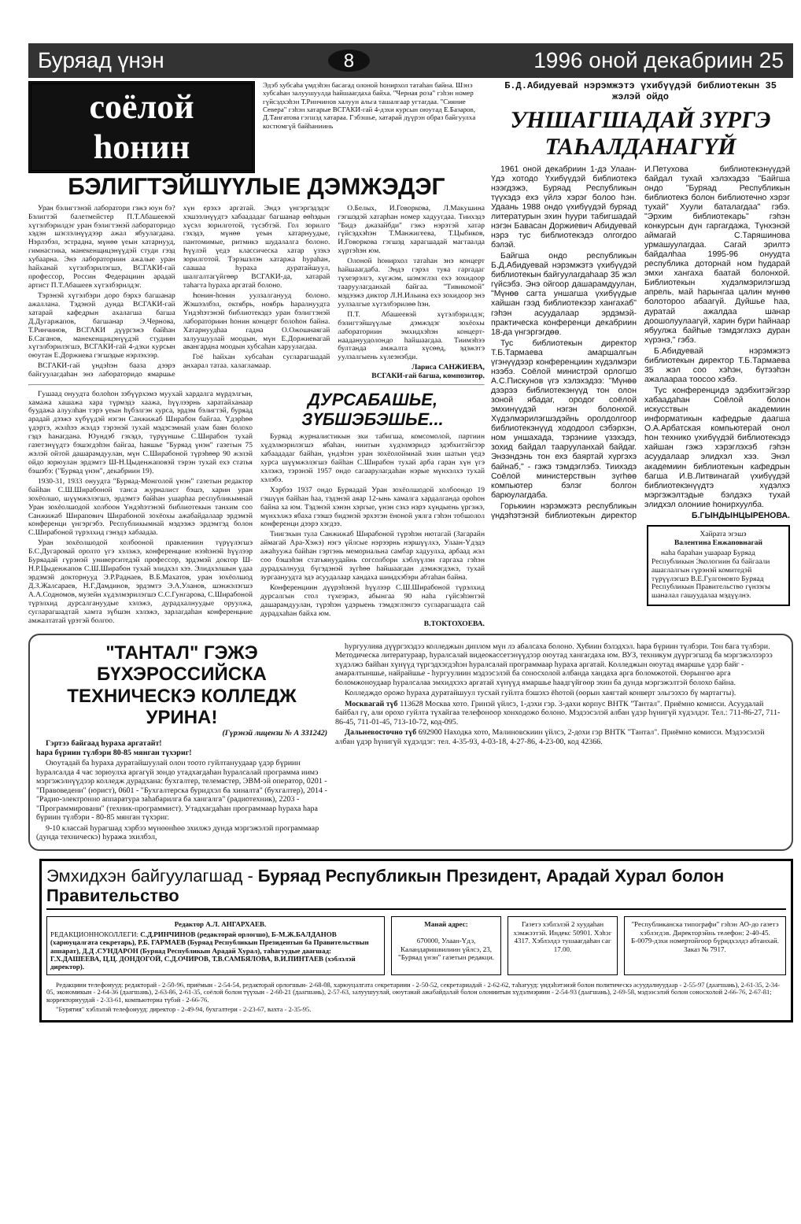Буряад үнэн 8 1996 оной декабриин 25
соёлой
һонин
Эдэб хубсаһа үмдэһэн басагад олоной һонирхол татаһан байна. Шэнэ хубсаһан залуушуулда һайшаагдаха байха. "Черная роза" гэһэн номер гүйсэдхэһэн Т.Ринчинов халуун альга ташалгаар угтагдаа. "Сияние Севера" гэһэн хатарые ВСГАКИ-гай 4-дэхи курсын оюутад Е.Базаров, Д.Тангатова гэгшэд хатараа. Гэбэшье, хатарай дүүрэн образ байгуулха костюмгүй байһаниинь
БЭЛИГТЭЙШҮҮЛЫЕ ДЭМЖЭДЭГ
Уран бэлигтэнэй лаборатори гэжэ юун бэ? Бэлигтэй балетмейстер П.Т.Абашеевэй хүтэлбэрилдэг уран бэлигтэнэй лабораторидо хэдэн шэглэлнүүдээр ажал ябуулагдана. Нэрлэбэл, эстрадна, мүнөө үеын хатарнууд, гимнастика, манекенщицэнүүдэй студи гээд хубаарна. Энэ лабораториин ажалые уран һайханай хүтэлбэрилэгшэ, ВСГАКИ-гай профессор, Россин Федерациин арадай артист П.Т.Абашеев хүтэлбэрилдэг.
Тэрэнэй хүтэлбэри доро бэрхэ багшанар ажаллана. Тэдэнэй дунда ВСГАКИ-гай хатарай кафедрын ахалагша багша Д.Дугаржапов, багшанар Э.Чернова, Т.Ринчинов, ВСГАКИ дүүргэжэ байһан Б.Саганов, манекенщицэнүүдэй студиин хүтэлбэрилэгшэ, ВСГАКИ-гай 4-дэхи курсын оюутан Е.Доржиева гэгшэдые нэрлэхээр.
ВСГАКИ-гай үндэһэн бааза дээрэ байгуулагдаһан энэ лабораторидо ямаршье хүн ерэхэ аргатай. Эндэ үнгэргэдэдэг хэшээлнүүдтэ хабаададаг багшанар өөһэдын хүсэл зорилготой, түсэбтэй. Гол зорилго гэхэдэ, мүнөө үеын хатарнуудые, пантомимые, ритмикэ шудалалга болоно. Һүүлэй үедэ классическа хатар үзэхэ зорилготой. Тэрэшэлэн хатаржа һураһан, саашаа һураха дуратайшуул, шалгалтагүйгөөр ВСГАКИ-да, хатарай таһагта һураха аргатай болоно.
Һонин-һонин уулзалганууд болоно. Жэшээлбэл, октябрь, ноябрь һаралнуудта Үндэһэтэнэй библиотекэдэ уран бэлигтэнэй лабораториин һонин концерт болоһон байна. Хатарнуудһаа гадна О.Ожошнаягай залуушуулай моодын, мүн Е.Доржиевагай авангардна моодын хубсаһан харуулагдаа.
Гоё һайхан хубсаһан сугларагшадай анхарал татаа. халагламаар.
О.Белых, И.Говоркова, Л.Макушина гэгшэдэй хатарһан номер хадуугдаа. Тиихэдэ "Бидэ джазайбди" гэжэ нэрэтэй хатар гүйсэдхэһэн Т.Манжигеева, Т.Цыбиков, И.Говоркова гэгшэд харагшадай магтаалда хүртэһэн юм.
Олоной һонирхол татаһан энэ концерт һайшаагдаба. Эндэ гэрэл туяа гаргадаг түхеэрэлгэ, хүгжэм, шэмэглэл ехэ зохидоор тааруулагданхай байгаа. "Тивикомой" мэдээжэ диктор Л.Н.Ильина ехэ зохидоор энэ уулзалгые хүтэлбэрилөө һэн.
П.Т. Абашеевэй хүтэлбэрилдэг, бэлигтэйшүүлые дэмжэдэг зохёохы лабораториин эмхидхэһэн концерт-наадануудолондо һайшаагдаа. Тиимэһээ бултанда амжалта хүсөөд, эдэжэтэ уулзалгыень хүлеэнэбди.
Лариса САНЖИЕВА,
ВСГАКИ-гай багша, композитор.
Гушаад онуудта болоһон зэбүүрхэмэ муухай хардалга мүрдэлгын, хамажа хашажа хара түрмэдэ хаажа, һүүлээрнь харатайханаар буудажа алуулһан тэрэ үеын һүбэлгэн хурса, эрдэм бэлигтэй, буряад арадай дээжэ хүбүүдэй нэгэн Санжижаб Ширабон байгаа. Үдэрһөө үдэртэ, жэлһээ жэлдэ тэрэнэй тухай мэдэсэмнай улам баян болохо гэдэ һанагдана. Юундэб гэхэдэ, түрүүншье С.Ширабон тухай газетэнүүдтэ бэшэгдэһэн байгаа, һаяшье "Буряад үнэн" газетын 75 жэлэй ойтой дашарамдуулан, мүн С.Ширабоной түрэһөөр 90 жэлэй ойдо зорюулан эрдэмтэ Ш-Н.Цыденжаповэй тэрэн тухай ехэ статья бэшэбэ: ("Буряад үнэн", декабриин 19).
1930-31, 1933 онуудта "Буряад-Монголой үнэн" газетын редактор байһан С.Ш.Ширабоной танса журналист бэшэ, харин уран зохёолшо, шүүмжэлэгшэ, эрдэмтэ байһан ушарһаа республикымнай Уран зохёолшодой холбоон Үндэһэтэнэй библиотекын танхим соо Санжижаб Ширапович Ширабоной зохёохы ажабайдалаар эрдэмэй конференци үнгэргэбэ. Республикымнай мэдээжэ эрдэмтэд болон С.Ширабоной түрэлхид гэнэдэ хабаадаа.
Уран зохёолшодой холбооной правлениин түрүүлэгшэ Б.С.Дугаровай оролто үгэ хэлэжэ, конференциие нээһэнэй һүүлээр Буряадай гүрэнэй университедэй профессор, эрдэмэй доктор Ш-Н.Р.Цыденжапов С.Ш.Ширабон тухай элидхэл хээ. Элидхэлшын үдаа эрдэмэй докторнууд Э.Р.Раднаев, В.Б.Махатов, уран зохёолшод Д.З.Жалсараев, Н.Г.Дамдинов, эрдэмтэ Э.А.Уланов, шэнжэлэгшэ А.А.Содномов, музейн хүдэлмэрилэгшэ С.С.Гунгарова, С.Ширабоной түрэлхид дурсалгануудые хэлэжэ, дурадхалнуудые оруулжа, сугларагшадтай хамта зүбшэн хэлэжэ, зарлагдаһан конференциие амжалтатай үрэтэй болгоо.
ДУРСАБАШЬЕ,
ЗҮБШЭБЭШЬЕ...
Буряад журналистикын эхи табигша, комсомолой, партиин хүдэлмэрилэгшэ ябаһан, ниитын хүдэлмэридэ эдэбхитэйгээр хабаададаг байһан, үндэһэн уран зохёолоймнай эхин шатын үедэ хурса шүүмжэлэгшэ байһан С.Ширабон тухай арба гаран хүн үгэ хэлэжэ, тэрэнэй 1957 ондо сагаарулагдаһан нэрые мүнхэлхэ тухай хэлэбэ.
Хэрбээ 1937 ондо Буряадай Уран зохёолшодой холбоондо 19 гэшүүн байһан һаа, тэдэнэй аяар 12-ынь хамалга хардалганда орoһон байна ха юм. Тэдэнэй хэнэн хэргые, үнэн сэхэ нэрэ хүндыень үргэжэ, мүнхэлжэ ябаха гээшэ бидэнэй эрхэтэн ёноной уялга гэһэн тобшолол конференци дээрэ хэгдээ.
Тиигэхын тула Санжижаб Ширабоной түрэһэн нютагай (Загарайн аймагай Ара-Хэжэ) нэгэ үйлсые нэрээрнь нэршүүлхэ, Улаан-Үдэдэ ажаһуужа байһан гэртэнь мемориальна самбар хадуулха, арбаад жэл соо бэшэһэн статьянуудайнь согсолбори хэблүүлэн гаргаха гэһэн дурадхалнууд бүгэдэнэй зүгһөө һайшаагдан дэмжэгдэжэ, тухай зургаануудта эдэ асуудалаар хандаха шиидхэбэри абтаһан байна.
Конференциин дүүрэһэнэй һүүлээр С.Ш.Ширабоной түрэлхид дурсалгын стол түхеэржэ, абынгаа 90 наһа гүйсэһэнтэй дашарамдуулан, түрэһэн үдэрыень тэмдэглэнгээ сугларагшадта сай дурадхаһан байха юм.
В.ТОКТОХОЕВА.
Б.Д.Абидуевай нэрэмжэтэ үхибүүдэй библиотекын 35 жэлэй ойдо
УНШАГШАДАЙ ЗҮРГЭ ТАҺАЛДАНАГҮЙ
1961 оной декабриин 1-дэ Улаан-Үдэ хотодо Үхибүүдэй библиотекэ нээгдэжэ, Буряад Республикын түүхэдэ ехэ үйлэ хэрэг болоо һэн. Удаань 1988 ондо үхибүүдэй буряад литературын эхин һуури табигшадай нэгэн Бавасан Доржиевич Абидуевай нэрэ тус библиотекэдэ олгогдоо бэлэй.
Байгша ондо республикын Б.Д.Абидуевай нэрэмжэтэ үхибүүдэй библиотекын байгуулагдаһаар 35 жэл гүйсэбэ. Энэ ойгоор дашарамдуулан, "Мүнөө сагта уншагша үхибүүдые хайшан гээд библиотекээр хангахаб" гэһэн асуудалаар эрдэмэй-практическа конференци декабриин 18-да үнгэргэгдөө.
Тус библиотекын директор Т.Б.Тармаева амаршалгын үгэнүүдээр конференциин хүдэлмэри нээбэ. Соёлой министрэй орлогшо А.С.Пискунов үгэ хэлэхэдээ: "Мүнөө дээрээ библиотекэнүүд тон олон зоной ябадаг, ородог соёлой эмхинүүдэй нэгэн болонхой. Хүдэлмэрилэгшэдэйнь оролдолгоор библиотекэнүүд хододоол сэбэрхэн, ном уншахада, тэрэниие үзэхэдэ, зохид байдал таарууланхай байдаг. Энээндэнь тон ехэ баяртай хүргэхэ байнаб," - гэжэ тэмдэглэбэ. Тиихэдэ Соёлой министерствын зүгһөө компьютер бэлэг болгон барюулагдаба.
Горькиин нэрэмжэтэ республикын үндэһэтэнэй библиотекын директор И.Петухова библиотекэнүүдэй байдал тухай хэлэхэдээ "Байгша ондо "Буряад Республикын библиотекэ болон библиотечно хэрэг тухай" Хуули баталагдаа" гэбэ. "Эрхим библиотекарь" гэһэн конкурсын дүн гаргагдажа, Түнхэнэй аймагай С.Таряшинова урмашуулагдаа. Сагай эрилтэ байдалһаа 1995-96 онуудта республика доторнай ном һударай эмхи хангаха баатай болонхой. Библиотекын хүдэлмэрилэгшэд апрель, май һарынгаа цалин мүнөө болотороо абаагүй. Дуйшье һаа, дуратай ажалдаа шанар доошолуулаагүй, харин бүри һайнаар ябуулжа байһые тэмдэглэхэ дуран хүрэнэ," гэбэ.
Б.Абидуевай нэрэмжэтэ библиотекын директор Т.Б.Тармаева 35 жэл соо хэһэн, бүтээһэн ажалаараа тоосоо хэбэ.
Тус конференцидэ эдэбхитэйгээр хабаадаһан Соёлой болон искусствын академиин информатикын кафедрые даагша О.А.Арбатская компьютерай онол һон технико үхибүүдэй библиотекэдэ хайшан гэжэ хэрэглэхэб гэһэн асуудалаар элидхэл хээ. Энэл академиин библиотекын кафедрын багша И.В.Литвинагай үхибүүдэй библиотекэнүүдтэ хүдэлхэ мэргэжэлтэдые бэлдэхэ тухай элидхэл олониие һонирхуулба.
Б.ГЫНДЫНЦЫРЕНОВА.
Хайрата эгэшэ
Валентина Енжаповнагай
наһа бараһан ушараар Буряад Республикын Экологиин ба байгаали ашаглалгын гүрэнэй комитедэй түрүүлэгшэ В.Е.Гулгоновто Буряад Республикын Правительство гүнзэгы шаналал гашуудалаа мэдүүлнэ.
"ТАНТАЛ" ГЭЖЭ БҮХЭРОССИЙСКА ТЕХНИЧЕСКЭ КОЛЛЕДЖ УРИНА!
(Гүрэнэй лицензи № А 331242)
Гэртээ байгаад һураха аргатайт!
һара бүриин түлбэри 80-85 мянган түхэриг!
Оюутадай ба һураха дуратайшуулай олон тоото гуйлтануудаар үдэр бүриин һуралсалда 4 час зорюулха аргагүй зондо утадхагдаһан һуралсалай программа иимэ мэргэжэлнүүдээр колледж дурадхана: бухгалтер, телемастер, ЭВМ-эй оператор, 0201 - "Правоведени" (юрист), 0601 - "Бухгалтерска буридхэл ба хиналта" (бухгалтер), 2014 - "Радио-электронно аппаратура заһабарилга ба хангалга" (радиотехник), 2203 - "Программировани" (техник-программист). Утадхагдаһан программаар һураха һара бүриин түлбэри - 80-85 мянган түхэриг.
9-10 классай һурагшад хэрбээ мүнөөнһөө эхилжэ дунда мэргэжэлэй программаар (дунда техническэ) һуража эхилбэл,
һургуулияа дүүргэхэдээ колледжын диплом мүн лэ абалсаха болоно. Хубиин бэлэдхэл. һара бүриин түлбэри. Тон бага түлбэри. Методическа литератураар, һуралсалай видеокассетэнүүдээр оюутад хангагдаха юм. ВУЗ, техникум дүүргэгшэд ба мэргэжэлээрээ хүдэлжэ байһан хүнүүд түргэдхэгдэһэн һуралсалай программаар һураха аргатай. Колледжын оюутад ямаршье үдэр байг - амаралтыншье, найрайшье - һургуулиин мэдээсэлэй ба соносхолой албанда хандаха арга боломжотой. Өөрынгөө арга боломжоноудаар һуралсалаа эмхидхэхэ аргатай хүнүүд ямаршье һаадгүйгөөр эхин ба дунда мэргэжэлтэй болохо байна.
Колледждо орожо һураха дуратайшуул тусхай гуйлта бэшэхэ ёһотой (өөрын хаягтай конверт эльгээхээ бү мартагты).
Москвагай түб 113628 Москва хото. Гринэй үйлсэ, 1-дэхи гэр. 3-дахи корпус ВНТК "Тантал". Приёмно комисси. Асуудалай байбал гү, али орохо гуйлта түхайгаа телефоноор хонходожо болоно. Мэдээсэлэй албан үдэр һүнигүй хүдэлдэг. Тел.: 711-86-27, 711-86-45, 711-01-45, 713-10-72, код-095.
Дальневосточно түб 692900 Находка хото, Малиновскиин үйлсэ, 2-дохи гэр ВНТК "Тантал". Приёмно комисси. Мэдээсэлэй албан үдэр һүнигүй хүдэлдэг: тел. 4-35-93, 4-03-18, 4-27-86, 4-23-00, код 42366.
Эмхидхэн байгуулагшад - Буряад Республикын Президент, Арадай Хурал болон Правительство
Редактор А.Л. АНГАРХАЕВ.
РЕДАКЦИОННОКОЛЛЕГИ: С.Д.РИНЧИНОВ (редакторай орлогшо), Б-М.Ж.БАЛДАНОВ (харюуцалгата секретарь), Р.Б. ГАРМАЕВ (Буряад Республикын Президентын ба Правительствын аппарат), Д.Д .СУНДАРОН (Буряад Республикын Арадай Хурал), таһагуудые даагшад: Г.Х.ДАШЕЕВА, Ц.Ц. ДОНДОГОЙ, С.Д.ОЧИРОВ, Т.В.САМБЯЛОВА, В.И.ПИНТАЕВ (хэблэлэй директор).
Манай адрес:
670000, Улаан-Үдэ, Каландаришвилиин үйлсэ, 23, "Буряад үнэн" газетын редакци.
Газетэ хэблэлэй 2 хуудаһан хэмжээтэй. Индекс 50901. Хэһэг 4317. Хэблэлдэ тушаагдаһан саг 17.00.
"Республиканска типографи" гэһэн АО-до газетэ хэблэгдэв. Директорэйнь телефон: 2-40-45. Б-0079-дэхи номертойгоор бүридхэлдэ абтанхай. Заказ № 7917.
Редакциин телефонууд: редакторай - 2-50-96, приёмын - 2-54-54, редакторай орлогшын- 2-68-08, харюуцалгата секретариин - 2-50-52, секретариадай - 2-62-62, таһагууд: үндэһэтэнэй болон политическэ асуудалнуудаар - 2-55-97 (даагшань), 2-61-35, 2-34-05, экономикын - 2-64-36 (даагшань), 2-63-86, 2-61-35, соёлой болон түүхын - 2-60-21 (даагшань), 2-57-63, залуушуулай, оюутанай ажабайдалай болон олониитын хүдэлмэриин - 2-54-93 (даагшань), 2-69-58, мэдээсэлэй болон соносхолой 2-66-76, 2-67-81; корректорнуудай - 2-33-61, компьютерна түбэй - 2-66-76.
"Бурятия" хэблэлэй телефонууд: директор - 2-49-94, бухгалтери - 2-23-67, вахта - 2-35-95.